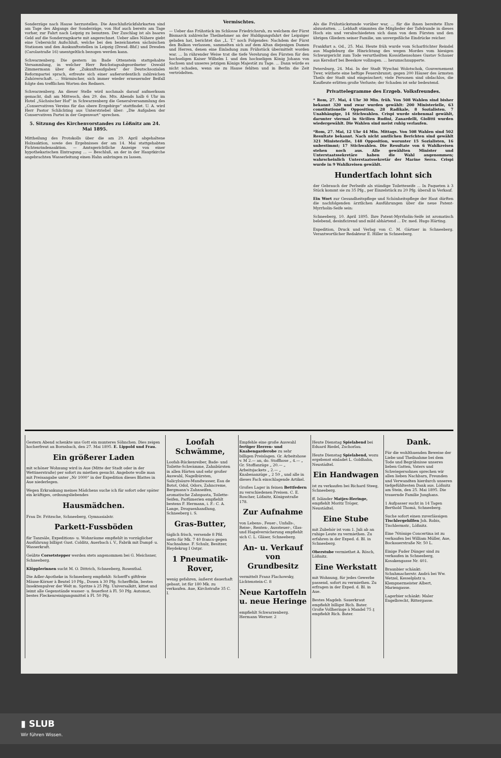Sonderzüge nach Hause herzustellen. Die Anschlußrückfahrkarten sind am Tage des Abgangs der Sonderzüge, von Hof auch bereits am Tage vorher, zur Fahrt nach Leipzig zu benutzen. Der Zuschlag ist als baares Geld auf die Sonderzugskarte mit angerechnet. Ueber alles Nähere giebt eine Uebersicht Aufschluß, welche bei den bezeichneten sächsischen Stationen und den Auskunftsstellen in Leipzig (Dresd.-Bhf.) und Dresden (Carolastraße 16) unentgeltlich bezogen werden kann.
Schwarzenberg. Die gestern im Bade Ottenstein stattgehabte Versammlung, in welcher Herr Reichstagsabgeordneter Oswald Zimmermann über die „Zukunftsaufgaben“ der Deutschsozialen Reformpartei sprach, erfreute sich einer außerordentlich zahlreichen Zuhörerschaft. ... Stürmischer, sich immer wieder erneuernder Beifall folgte den trefflichen Worten des Redners.
Schwarzenberg. An dieser Stelle wird nochmals darauf aufmerksam gemacht, daß am Mittwoch, den 29. dss. Mts. Abends halb 6 Uhr im Hotel „Sächsischer Hof“ in Schwarzenberg die Generalversammlung des „Conservativen Vereins für das obere Erzgebirge“ stattfindet. U. A. wird Herr Pastor Schlichting aus Unterstriebel über: „Die Aufgaben der Conservativen Partei in der Gegenwart“ sprechen.
5. Sitzung des Kirchenvorstandes zu Lößnitz am 24. Mai 1895.
Mittheilung des Protokolls über die am 29. April abgehaltene Holzauktion, sowie des Ergebnisses der am 14. Mai stattgehabten Fichtenrindenauktion. — Amtsgerichtliche Anzeige von einer hypothekarischen Eintragung ... — Beschluß, an der in der Hauptkirche angebrachten Wasserleitung einen Hahn anbringen zu lassen.
Vermischtes.
— Ueber das Frühstück im Schlosse Friedrichsruh, zu welchem der Fürst Bismarck zahlreiche Theilnehmer an der Huldigungsfahrt der Leipziger geladen hat, berichtet das „L. T.“ noch Folgendes: Nachdem der Fürst den Balkon verlassen, sammelten sich auf dem Altan diejenigen Damen und Herren, denen eine Einladung zum Frühstück übermittelt worden war. ... In rührender Weise trat die tiefe Verehrung des Fürsten für den hochseligen Kaiser Wilhelm I. und den hochseligen König Johann von Sachsen und unseres jetzigen Königs Majestät zu Tage. ... Dann würde es nicht schaden, wenn sie zu Hause fehlten und in Berlin die Zeit vertrödelten.
Als die Frühstückstunde vorüber war, ... für die ihnen bereitete Ehre abzustatten. ... Lebhaft stimmten die Mitglieder der Tafelrunde in dieses Hoch ein und verabschiedeten sich dann von dem Fürsten und den übrigen Gliedern seiner Familie, um unvergeßliche Eindrücke reicher.
Frankfurt a. Od., 25. Mai. Heute früh wurde vom Scharfrichter Reindel aus Magdeburg die Hinrichtung des wegen Mordes vom hiesigen Schwurgericht zum Tode verurtheilten Kossäthensohnes Gustav Schauer aus Kersdorf bei Beeskow vollzogen. ... herumschnupperte.
Petersburg, 24. Mai. In der Stadt Wyschni Wolotschok, Gouvernement Twer, wüthete eine heftige Feuersbrunst; gegen 200 Häuser des ärmsten Theils der Stadt sind eingeäschert; viele Personen sind obdachlos, die Kaufleute erlitten große Verluste; der Schaden ist sehr bedeutend.
Privattelegramme des Erzgeb. Volksfreundes.
* Rom, 27. Mai, 4 Uhr 30 Min. früh. Von 508 Wahlen sind bisher bekannt 320 und zwar wurden gewählt: 200 Ministerielle, 63 constitutionelle Opposition, 28 Radikale, 8 Sozialisten. 7 Unabhängige, 14 Stichwahlen. Crispi wurde siebenmal gewählt, darunter viermal in Sicilien Rudini, Zanardelli, Giolitti wurden wiedergewählt. Die Wahlen sind meist ruhig verlaufen.
*Rom, 27. Mai, 12 Uhr 44 Min. Mittags. Von 508 Wahlen sind 502 Resultate bekannt. Nach nicht amtlichen Berichten sind gewählt 321 Ministerielle, 148 Opposition, worunter 15 Sozialisten, 16 unbestimmt; 17 Stichwahlen. Die Resultate von 6 Wahlkreisen stehen noch aus. Alle gewählten Minister und Unterstaatssekretäre haben die Wahl angenommen; wahrscheinlich Unterstaatssekretär der Marine Serra. Crispi wurde in 9 Wahlkreisen gewählt.
Hundertfach lohnt sich
der Gebrauch der Perlseife als ständige Toiletteseife ... In Paqueten à 3 Stück kommt sie zu 35 Pfg., per Einzelstück zu 20 Pfg. überall in Verkauf.
Ein Wort zur Gesundheitspflege und Schönheitspflege der Haut dürften die nachfolgenden ärztlichen Ausführungen über die neue Patent-Myrrholin-Seife sein:
Schneeberg, 10. April 1895. Ihre Patent-Myrrholin-Seife ist aromatisch belebend, desinficirend und mild abhärtend ... Dr. med. Hugo Härting.
Expedition, Druck und Verlag von C. M. Gärtner in Schneeberg. Verantwortlicher Redakteur E. Hiller in Schneeberg.
Gestern Abend schenkte uns Gott ein munteres Söhnchen. Dies zeigen hocherfreut an Bornsbach, den 27. Mai 1895. E. Lippold und Frau.
Ein größerer Laden
mit schöner Wohnung wird in Aue (Mitte der Stadt oder in der Wettinerstraße) per sofort zu miethen gesucht. Angebote wolle man mit Preisangabe unter „Nr 1000“ in der Expedition dieses Blattes in Aue niederlegen.
Wegen Erkrankung meines Mädchens suche ich für sofort oder später ein kräftiges, ordnungsliebendes
Hausmädchen.
Frau Dr. Fritzsche, Schneeberg, Gymnasialstr.
Parkett-Fussböden
für Tanzsäle, Expeditions- u. Wohnräume empfiehlt in vorzüglicher Ausführung billigst Gust. Colditz, Auerbach i. V., Fabrik mit Dampf- u. Wasserkraft.
Geübte Corsetstepper werden stets angenommen bei G. Meichsner, Schneeberg.
Klöpplerinnen sucht M. O. Dittrich, Schneeberg, Rosenthal.
Die Adler-Apotheke in Schneeberg empfiehlt: Scherff's giftfreie Mäuse-Körner à Beutel 10 Pfg., Dosen à 30 Pfg. Scherffelin, bestes Insektenpulver der Welt m. Spritze à 25 Pfg. Universalkitt, kittet und leimt alle Gegenstände wasser- u. feuerfest à Fl. 50 Pfg. Automat, bestes Fleckenreinigungsmittel à Fl. 50 Pfg.
Loofah Schwämme,
Loofah-Rückenreiber, Bade- und Toilette-Schwämme, Zahnbürsten in allen Härten und sehr großer Auswahl, Nagelbürsten, Salicylsäure-Mundwasser, Eau de Botot, Odol, Odors, Zahncreme, Bergmann's Zahnseifen, aromatische Zahnpasta, Toilette-Seifen, Parfümerien empfiehlt bestens F. Hermann, i. F.: C. A. Lange, Droguenhandlung, Schneeberg i. S.
Gras-Butter,
täglich frisch, versende 8 Pfd. netto für Mk. 7 40 franco gegen Nachnahme. F. Schulz, Besitzer, Heydekrug I Ostpr.
1 Pneumatik-Rover,
wenig gefahren, äußerst dauerhaft gebaut, ist für 180 Mk. zu verkaufen. Aue, Kirchstraße 35 C. I.
Empfehle eine große Auswahl fertiger Herren- und Knabengarderobe zu sehr billigen Preislagen. Gr. Arbeitshose v. M 2.— an, do. Stoffhose „ 4.— „ Gr. Stoffanzüge „ 20.— „ Arbeitsjackets „ 2.— „ Knabenanzüge „ 2 50 „ und alle in dieses Fach einschlagende Artikel.
Großes Lager in feinen Bettfedern zu verschiedenen Preisen. C. E. Roscher, Lößnitz, Königsstraße 178.
Zur Aufnahme
von Lebens-, Feuer-, Unfalls-, Reise-, Renten-, Aussteuer-, Glas- und Hagelversicherung empfiehlt sich C. L. Gläser, Schneeberg.
An- u. Verkauf von Grundbesitz
vermittelt Franz Flachowsky, Lichtenstein-C. 8
Neue Kartoffeln u. neue Heringe
empfiehlt Schwarzenberg. Hermann Werner. 2
Heute Dienstag Spielabend bei Eduard Riedel, Zschorlau.
Heute Dienstag Spielabend, wozu ergebenst einladet L. Goldhahn, Neustädtel.
Ein Handwagen
ist zu verkaufen bei Richard Steeg, Schneeberg.
ff. Isländer Matjes-Heringe, empfiehlt Moritz Tröger, Neustädtel.
Eine Stube
mit Zubehör ist vom 1. Juli ab an ruhige Leute zu vermiethen. Zu erfahren in der Exped. d. Bl. in Schneeberg.
Oberstube vermiethet A. Rösch, Lößnitz.
Eine Werkstatt
mit Wohnung, für jedes Gewerbe passend, sofort zu vermiethen. Zu erfragen in der Exped. d. Bl. in Aue.
Bestes Magdeb. Sauerkraut empfiehlt billigst Rich. Bater. Große Vollheringe à Mandel 75 ₰ empfiehlt Rich. Bater.
Dank.
Für die wohlthuenden Beweise der Liebe und Theilnahme bei dem Tode und Begräbnisse unseres lieben Gatten, Vaters und Schwiegersohnes sprechen wir allen lieben Nachbarn, Freunden und Verwandten hierdurch unseren tiefgefühltesten Dank aus. Lößnitz am Stein, den 25. Mai 1895. Die trauernde Familie Junghans.
1 Aufpasser sucht in 14 Tagen Berthold Thomä, Schneeberg.
Suche sofort einen zuverlässigen Tischlergehilfen Joh. Robis, Tischlermstr., Lößnitz.
Eine 76tönige Concertina ist zu verkaufen bei William Müller, Aue, Bockauerstraße Nr. 50 L.
Einige Fuder Dünger sind zu verkaufen in Schneeberg, Kosakengasse Nr. 401.
Braunbier schänkt: Schuhmacherstr. Andrä bei Ww. Wetzel, Kesselplatz u. Klempnermeister Albert, Mariengasse.
Lagerbier schänkt: Maler Engelbrecht, Rittergasse.
▮ SLUB
Wir führen Wissen.